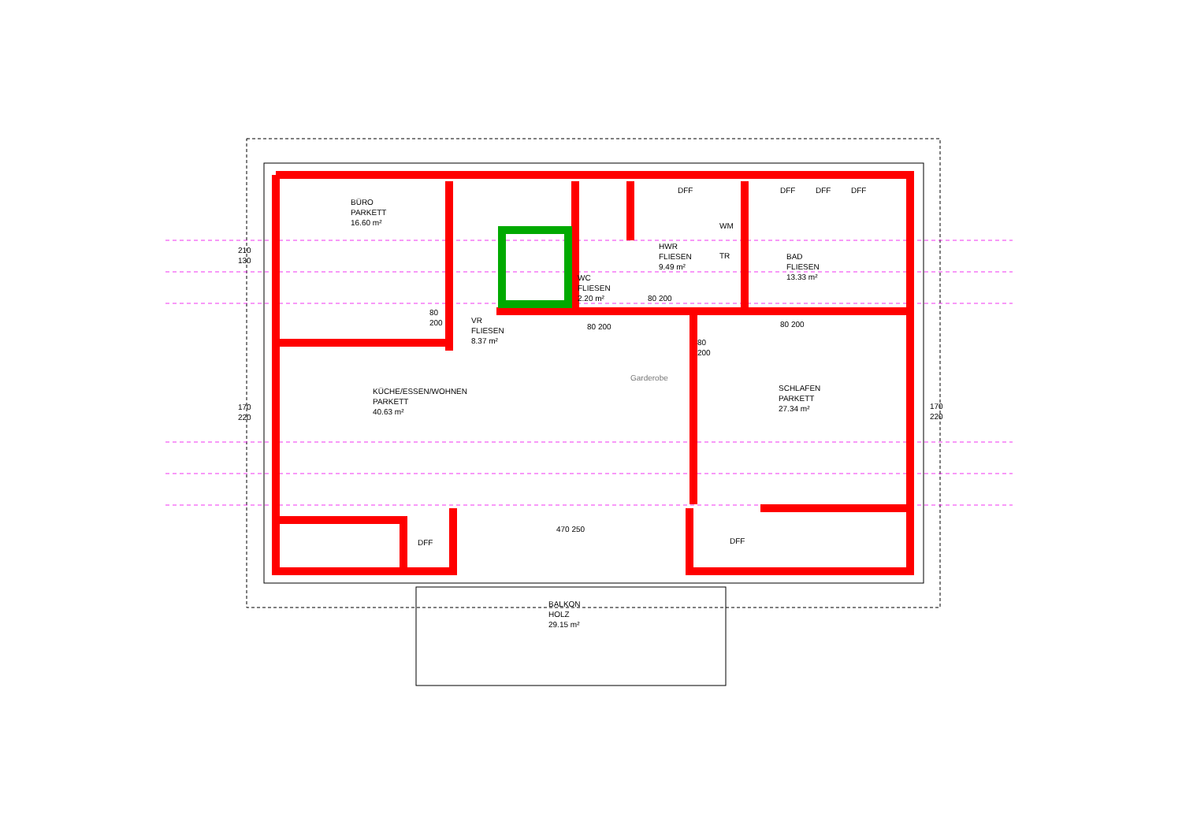BÜRO
PARKETT
16.60 m²
VR
FLIESEN
8.37 m²
WC
FLIESEN
2.20 m²
HWR
FLIESEN
9.49 m²
BAD
FLIESEN
13.33 m²
KÜCHE/ESSEN/WOHNEN
PARKETT
40.63 m²
SCHLAFEN
PARKETT
27.34 m²
BALKON
HOLZ
29.15 m²
Garderobe
DFF DFF DFF DFF
DFF DFF
WM
TR
210
130
170
220
170
220
80
200
80 200
80 200
80
200
80 200
470 250